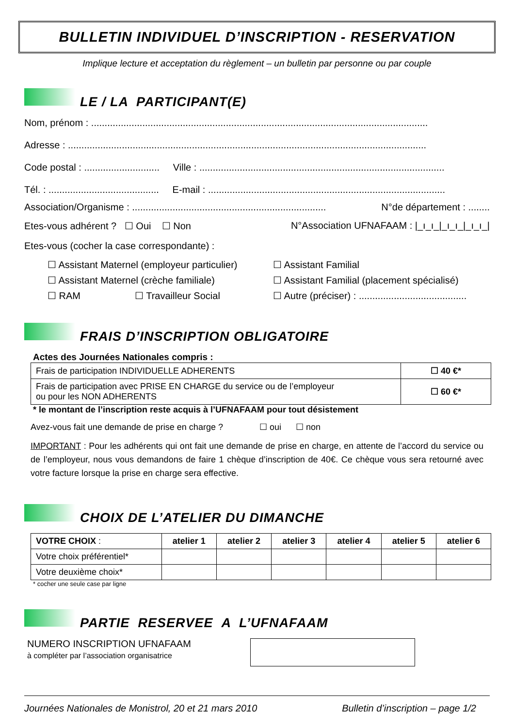BULLETIN INDIVIDUEL D’INSCRIPTION - RESERVATION
Implique lecture et acceptation du règlement – un bulletin par personne ou par couple
LE / LA PARTICIPANT(E)
Nom, prénom : .............................................................................................................................
Adresse : .....................................................................................................................................
Code postal : ............................ Ville : ...........................................................................................
Tél. : ......................................... E-mail : ........................................................................................
Association/Organisme : ........................................................................ N°de département : ........
Etes-vous adhérent ? ☐ Oui ☐ Non N°Association UFNAFAAM : |_ı_ı_|_ı_ı_|_ı_ı_|
Etes-vous (cocher la case correspondante) :
☐ Assistant Maternel (employeur particulier) ☐ Assistant Familial
☐ Assistant Maternel (crèche familiale) ☐ Assistant Familial (placement spécialisé)
☐ RAM ☐ Travailleur Social ☐ Autre (préciser) : ........................................
FRAIS D’INSCRIPTION OBLIGATOIRE
Actes des Journées Nationales compris :
| Frais de participation INDIVIDUELLE ADHERENTS | ☐ 40 €* |
| Frais de participation avec PRISE EN CHARGE du service ou de l’employeur ou pour les NON ADHERENTS | ☐ 60 €* |
* le montant de l’inscription reste acquis à l’UFNAFAAM pour tout désistement
Avez-vous fait une demande de prise en charge ? ☐ oui ☐ non
IMPORTANT : Pour les adhérents qui ont fait une demande de prise en charge, en attente de l’accord du service ou de l’employeur, nous vous demandons de faire 1 chèque d’inscription de 40€. Ce chèque vous sera retourné avec votre facture lorsque la prise en charge sera effective.
CHOIX DE L’ATELIER DU DIMANCHE
| VOTRE CHOIX : | atelier 1 | atelier 2 | atelier 3 | atelier 4 | atelier 5 | atelier 6 |
| Votre choix préférentiel* | | | | | | |
| Votre deuxième choix* | | | | | | |
* cocher une seule case par ligne
PARTIE RESERVEE A L’UFNAFAAM
NUMERO INSCRIPTION UFNAFAAM
à compléter par l’association organisatrice
Journées Nationales de Monistrol, 20 et 21 mars 2010 Bulletin d’inscription – page 1/2